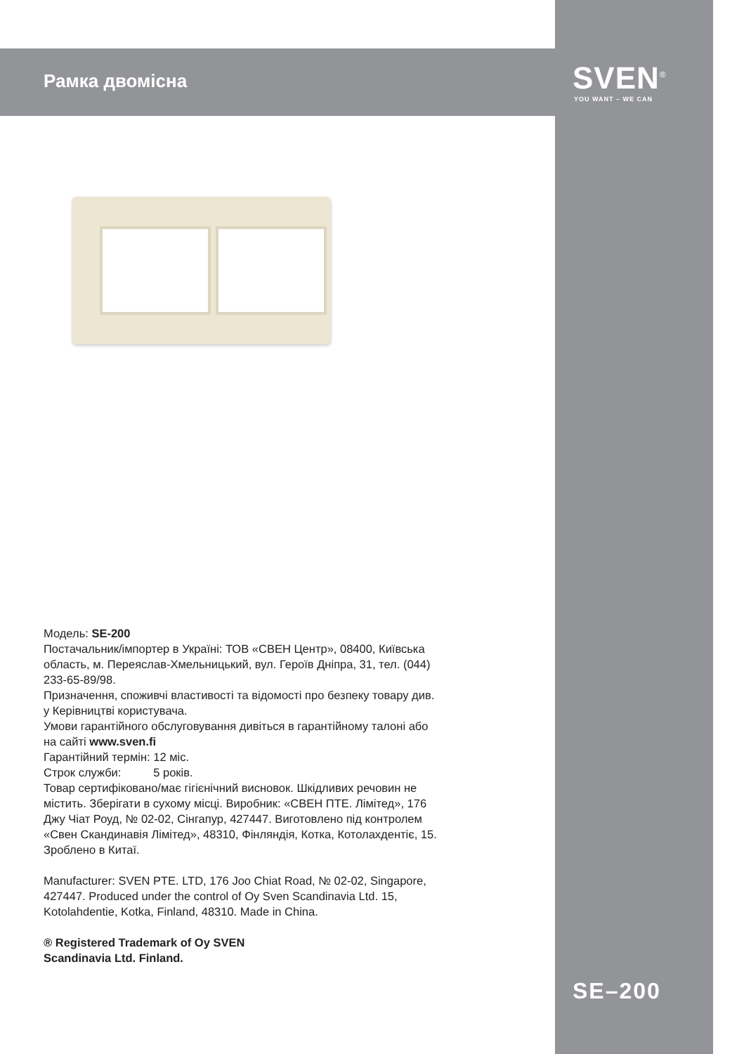Рамка двомісна SVEN<sup>®</sup>
YOU WANT – WE CAN
Модель: SE-200
Постачальник/імпортер в Україні: ТОВ «СВЕН Центр», 08400, Київська область, м. Переяслав-Хмельницький, вул. Героїв Дніпра, 31, тел. (044) 233-65-89/98.
Призначення, споживчі властивості та відомості про безпеку товару див. у Керівництві користувача.
Умови гарантійного обслуговування дивіться в гарантійному талоні або на сайті www.sven.fi
Гарантійний термін: 12 міс.
Строк служби: 5 років.
Товар сертифіковано/має гігієнічний висновок. Шкідливих речовин не містить. Зберігати в сухому місці. Виробник: «СВЕН ПТЕ. Лімітед», 176 Джу Чіат Роуд, № 02-02, Сінгапур, 427447. Виготовлено під контролем «Свен Скандинавія Лімітед», 48310, Фінляндія, Котка, Котолахдентіє, 15. Зроблено в Китаї.
Manufacturer: SVEN PTE. LTD, 176 Joo Chiat Road, № 02-02, Singapore, 427447. Produced under the control of Oy Sven Scandinavia Ltd. 15, Kotolahdentie, Kotka, Finland, 48310. Made in China.
® Registered Trademark of Oy SVEN
Scandinavia Ltd. Finland.
SE–200